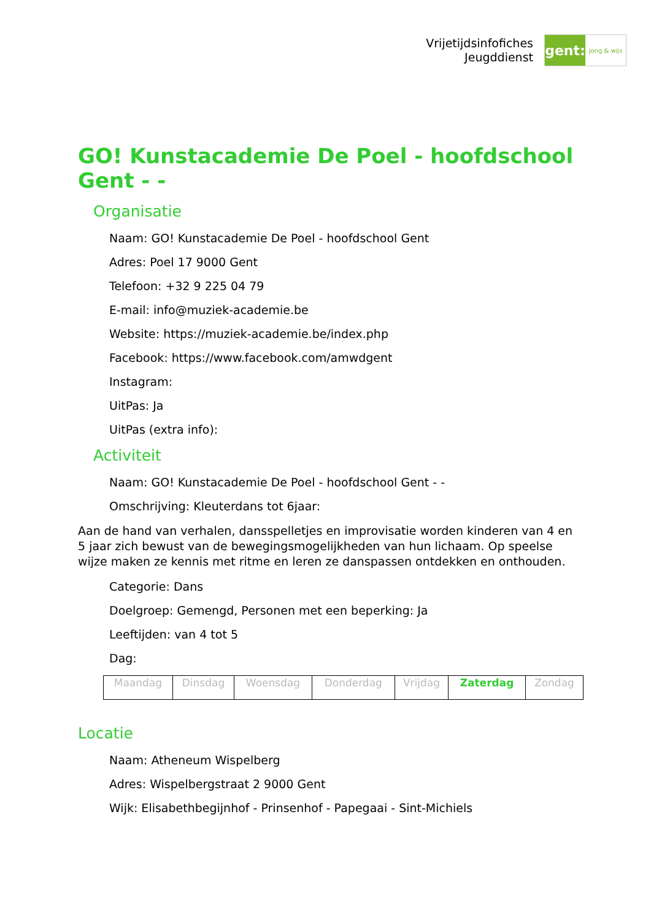Vrijetijdsinfofiches
Jeugddienst
gent:
jong & wijs
GO! Kunstacademie De Poel - hoofdschool Gent - -
Organisatie
Naam: GO! Kunstacademie De Poel - hoofdschool Gent
Adres: Poel 17 9000 Gent
Telefoon: +32 9 225 04 79
E-mail: info@muziek-academie.be
Website: https://muziek-academie.be/index.php
Facebook: https://www.facebook.com/amwdgent
Instagram:
UitPas: Ja
UitPas (extra info):
Activiteit
Naam: GO! Kunstacademie De Poel - hoofdschool Gent - -
Omschrijving: Kleuterdans tot 6jaar:
Aan de hand van verhalen, dansspelletjes en improvisatie worden kinderen van 4 en 5 jaar zich bewust van de bewegingsmogelijkheden van hun lichaam. Op speelse wijze maken ze kennis met ritme en leren ze danspassen ontdekken en onthouden.
Categorie: Dans
Doelgroep: Gemengd, Personen met een beperking: Ja
Leeftijden: van 4 tot 5
Dag:
| Maandag | Dinsdag | Woensdag | Donderdag | Vrijdag | Zaterdag | Zondag |
Locatie
Naam: Atheneum Wispelberg
Adres: Wispelbergstraat 2 9000 Gent
Wijk: Elisabethbegijnhof - Prinsenhof - Papegaai - Sint-Michiels